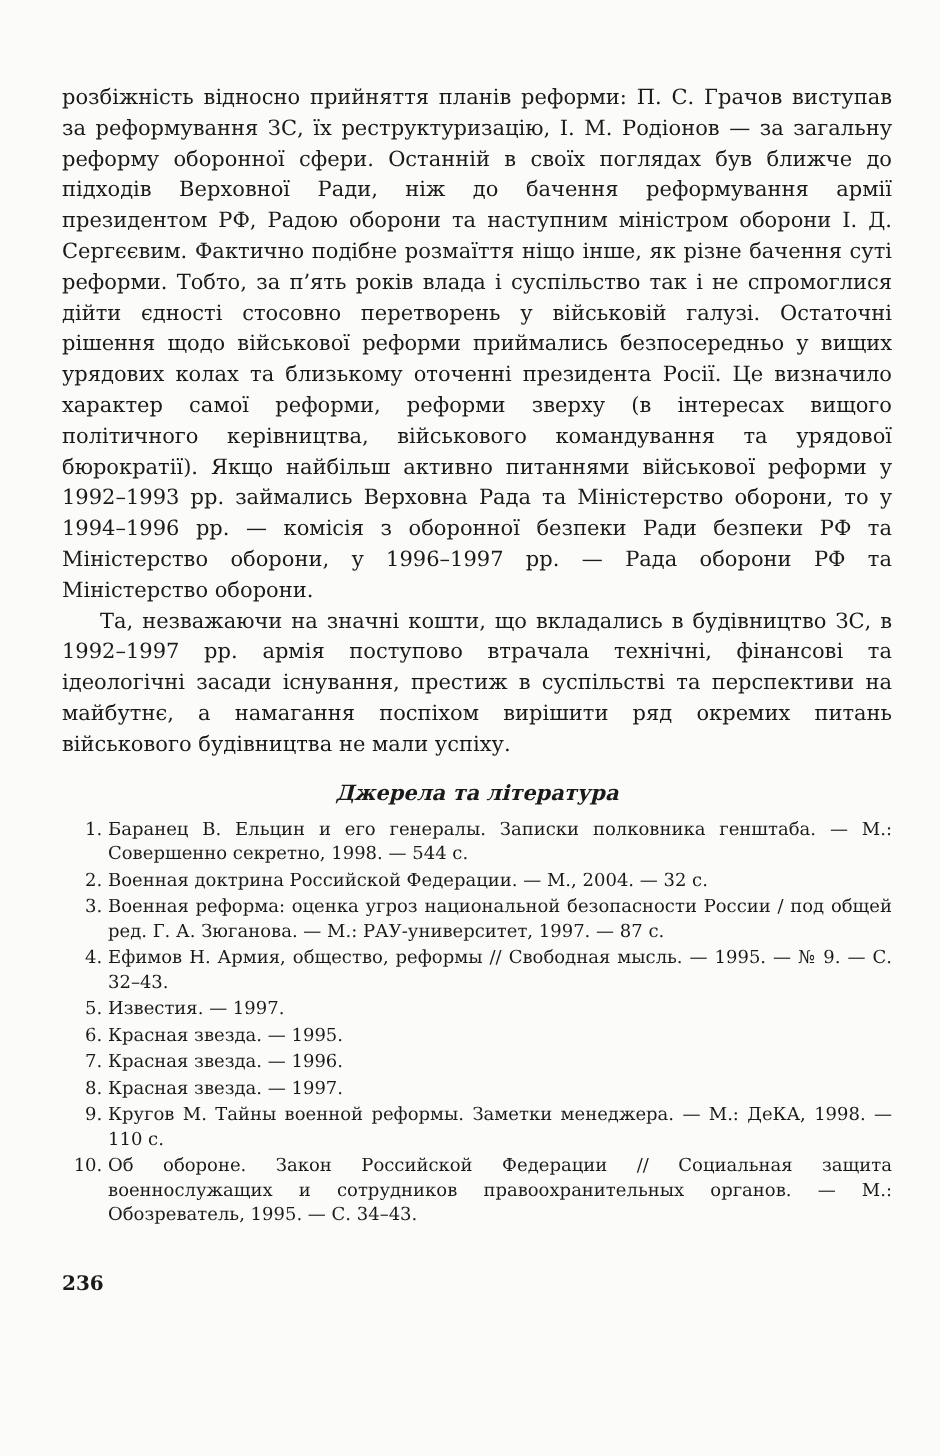розбіжність відносно прийняття планів реформи: П. С. Грачов виступав за реформування ЗС, їх реструктуризацію, І. М. Родіонов — за загальну реформу оборонної сфери. Останній в своїх поглядах був ближче до підходів Верховної Ради, ніж до бачення реформування армії президентом РФ, Радою оборони та наступним міністром оборони І. Д. Сергєєвим. Фактично подібне розмаїття ніщо інше, як різне бачення суті реформи. Тобто, за п’ять років влада і суспільство так і не спромоглися дійти єдності стосовно перетворень у військовій галузі. Остаточні рішення щодо військової реформи приймались безпосередньо у вищих урядових колах та близькому оточенні президента Росії. Це визначило характер самої реформи, реформи зверху (в інтересах вищого політичного керівництва, військового командування та урядової бюрократії). Якщо найбільш активно питаннями військової реформи у 1992–1993 рр. займались Верховна Рада та Міністерство оборони, то у 1994–1996 рр. — комісія з оборонної безпеки Ради безпеки РФ та Міністерство оборони, у 1996–1997 рр. — Рада оборони РФ та Міністерство оборони.
Та, незважаючи на значні кошти, що вкладались в будівництво ЗС, в 1992–1997 рр. армія поступово втрачала технічні, фінансові та ідеологічні засади існування, престиж в суспільстві та перспективи на майбутнє, а намагання поспіхом вирішити ряд окремих питань військового будівництва не мали успіху.
Джерела та література
1. Баранец В. Ельцин и его генералы. Записки полковника генштаба. — М.: Совершенно секретно, 1998. — 544 с.
2. Военная доктрина Российской Федерации. — М., 2004. — 32 с.
3. Военная реформа: оценка угроз национальной безопасности России / под общей ред. Г. А. Зюганова. — М.: РАУ-университет, 1997. — 87 с.
4. Ефимов Н. Армия, общество, реформы // Свободная мысль. — 1995. — № 9. — С. 32–43.
5. Известия. — 1997.
6. Красная звезда. — 1995.
7. Красная звезда. — 1996.
8. Красная звезда. — 1997.
9. Кругов М. Тайны военной реформы. Заметки менеджера. — М.: ДеКА, 1998. — 110 с.
10. Об обороне. Закон Российской Федерации // Социальная защита военнослужащих и сотрудников правоохранительных органов. — М.: Обозреватель, 1995. — С. 34–43.
236